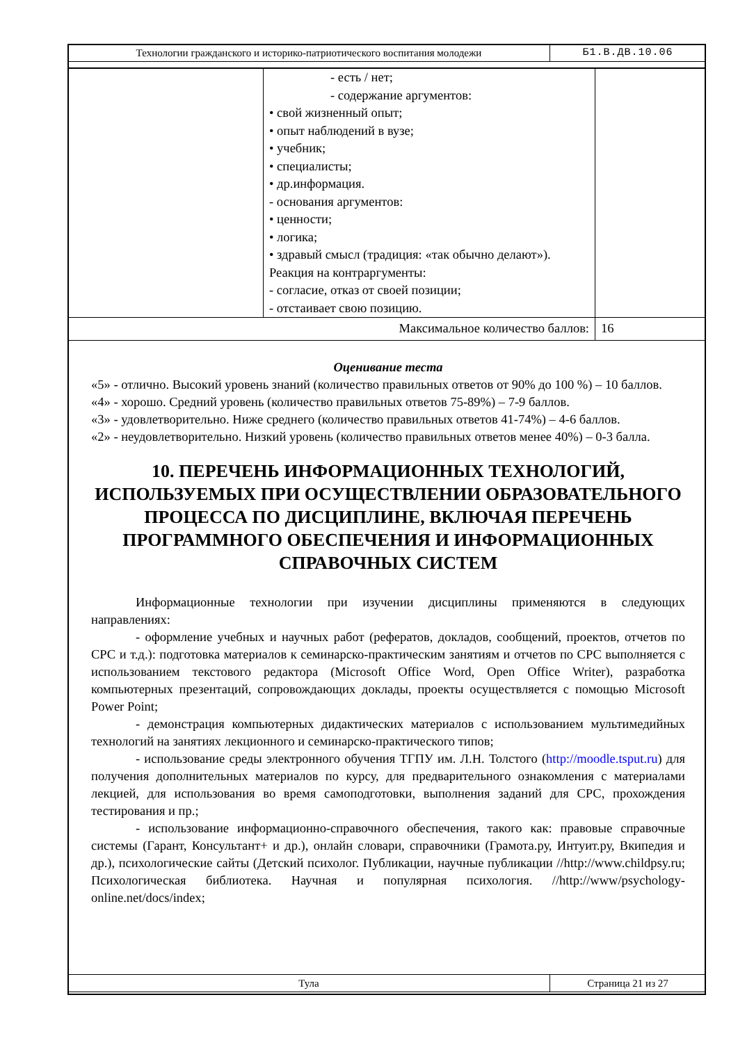| Технологии гражданского и историко-патриотического воспитания молодежи | Б1.В.ДВ.10.06 |
| | - есть / нет; - содержание аргументов: • свой жизненный опыт; • опыт наблюдений в вузе; • учебник; • специалисты; • др.информация. - основания аргументов: • ценности; • логика; • здравый смысл (традиция: «так обычно делают»). Реакция на контраргументы: - согласие, отказ от своей позиции; - отстаивает свою позицию. | |
| Максимальное количество баллов: | | 16 |
Оценивание теста
«5» - отлично. Высокий уровень знаний (количество правильных ответов от 90% до 100 %) – 10 баллов.
«4» - хорошо. Средний уровень (количество правильных ответов 75-89%) – 7-9 баллов.
«3» - удовлетворительно. Ниже среднего (количество правильных ответов 41-74%) – 4-6 баллов.
«2» - неудовлетворительно. Низкий уровень (количество правильных ответов менее 40%) – 0-3 балла.
10. ПЕРЕЧЕНЬ ИНФОРМАЦИОННЫХ ТЕХНОЛОГИЙ, ИСПОЛЬЗУЕМЫХ ПРИ ОСУЩЕСТВЛЕНИИ ОБРАЗОВАТЕЛЬНОГО ПРОЦЕССА ПО ДИСЦИПЛИНЕ, ВКЛЮЧАЯ ПЕРЕЧЕНЬ ПРОГРАММНОГО ОБЕСПЕЧЕНИЯ И ИНФОРМАЦИОННЫХ СПРАВОЧНЫХ СИСТЕМ
Информационные технологии при изучении дисциплины применяются в следующих направлениях:
- оформление учебных и научных работ (рефератов, докладов, сообщений, проектов, отчетов по СРС и т.д.): подготовка материалов к семинарско-практическим занятиям и отчетов по СРС выполняется с использованием текстового редактора (Microsoft Office Word, Open Office Writer), разработка компьютерных презентаций, сопровождающих доклады, проекты осуществляется с помощью Microsoft Power Point;
- демонстрация компьютерных дидактических материалов с использованием мультимедийных технологий на занятиях лекционного и семинарско-практического типов;
- использование среды электронного обучения ТГПУ им. Л.Н. Толстого (http://moodle.tsput.ru) для получения дополнительных материалов по курсу, для предварительного ознакомления с материалами лекцией, для использования во время самоподготовки, выполнения заданий для СРС, прохождения тестирования и пр.;
- использование информационно-справочного обеспечения, такого как: правовые справочные системы (Гарант, Консультант+ и др.), онлайн словари, справочники (Грамота.ру, Интуит.ру, Вкипедия и др.), психологические сайты (Детский психолог. Публикации, научные публикации //http://www.childpsy.ru; Психологическая библиотека. Научная и популярная психология. //http://www/psychology-online.net/docs/index;
| Тула | Страница 21 из 27 |